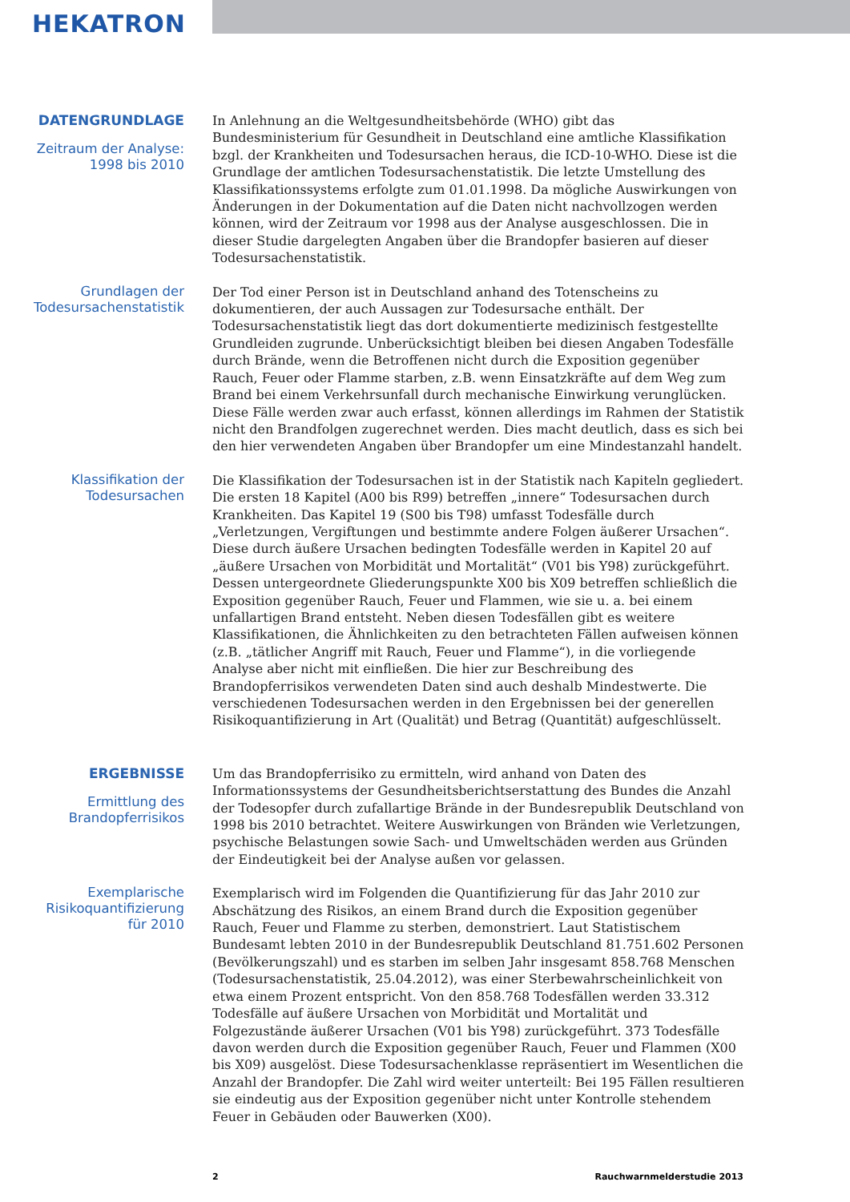HEKATRON
DATENGRUNDLAGE
Zeitraum der Analyse:
1998 bis 2010
In Anlehnung an die Weltgesundheitsbehörde (WHO) gibt das Bundesministerium für Gesundheit in Deutschland eine amtliche Klassifikation bzgl. der Krankheiten und Todesursachen heraus, die ICD-10-WHO. Diese ist die Grundlage der amtlichen Todesursachenstatistik. Die letzte Umstellung des Klassifikationssystems erfolgte zum 01.01.1998. Da mögliche Auswirkungen von Änderungen in der Dokumentation auf die Daten nicht nachvollzogen werden können, wird der Zeitraum vor 1998 aus der Analyse ausgeschlossen. Die in dieser Studie dargelegten Angaben über die Brandopfer basieren auf dieser Todesursachenstatistik.
Grundlagen der
Todesursachenstatistik
Der Tod einer Person ist in Deutschland anhand des Totenscheins zu dokumentieren, der auch Aussagen zur Todesursache enthält. Der Todesursachenstatistik liegt das dort dokumentierte medizinisch festgestellte Grundleiden zugrunde. Unberücksichtigt bleiben bei diesen Angaben Todesfälle durch Brände, wenn die Betroffenen nicht durch die Exposition gegenüber Rauch, Feuer oder Flamme starben, z.B. wenn Einsatzkräfte auf dem Weg zum Brand bei einem Verkehrsunfall durch mechanische Einwirkung verunglücken. Diese Fälle werden zwar auch erfasst, können allerdings im Rahmen der Statistik nicht den Brandfolgen zugerechnet werden. Dies macht deutlich, dass es sich bei den hier verwendeten Angaben über Brandopfer um eine Mindestanzahl handelt.
Klassifikation der
Todesursachen
Die Klassifikation der Todesursachen ist in der Statistik nach Kapiteln gegliedert. Die ersten 18 Kapitel (A00 bis R99) betreffen „innere“ Todesursachen durch Krankheiten. Das Kapitel 19 (S00 bis T98) umfasst Todesfälle durch „Verletzungen, Vergiftungen und bestimmte andere Folgen äußerer Ursachen“. Diese durch äußere Ursachen bedingten Todesfälle werden in Kapitel 20 auf „äußere Ursachen von Morbidität und Mortalität“ (V01 bis Y98) zurückgeführt. Dessen untergeordnete Gliederungspunkte X00 bis X09 betreffen schließlich die Exposition gegenüber Rauch, Feuer und Flammen, wie sie u. a. bei einem unfallartigen Brand entsteht. Neben diesen Todesfällen gibt es weitere Klassifikationen, die Ähnlichkeiten zu den betrachteten Fällen aufweisen können (z.B. „tätlicher Angriff mit Rauch, Feuer und Flamme“), in die vorliegende Analyse aber nicht mit einfließen. Die hier zur Beschreibung des Brandopferrisikos verwendeten Daten sind auch deshalb Mindestwerte. Die verschiedenen Todesursachen werden in den Ergebnissen bei der generellen Risikoquantifizierung in Art (Qualität) und Betrag (Quantität) aufgeschlüsselt.
ERGEBNISSE
Ermittlung des
Brandopferrisikos
Um das Brandopferrisiko zu ermitteln, wird anhand von Daten des Informationssystems der Gesundheitsberichtserstattung des Bundes die Anzahl der Todesopfer durch zufallartige Brände in der Bundesrepublik Deutschland von 1998 bis 2010 betrachtet. Weitere Auswirkungen von Bränden wie Verletzungen, psychische Belastungen sowie Sach- und Umweltschäden werden aus Gründen der Eindeutigkeit bei der Analyse außen vor gelassen.
Exemplarische
Risikoquantifizierung
für 2010
Exemplarisch wird im Folgenden die Quantifizierung für das Jahr 2010 zur Abschätzung des Risikos, an einem Brand durch die Exposition gegenüber Rauch, Feuer und Flamme zu sterben, demonstriert. Laut Statistischem Bundesamt lebten 2010 in der Bundesrepublik Deutschland 81.751.602 Personen (Bevölkerungszahl) und es starben im selben Jahr insgesamt 858.768 Menschen (Todesursachenstatistik, 25.04.2012), was einer Sterbewahrscheinlichkeit von etwa einem Prozent entspricht. Von den 858.768 Todesfällen werden 33.312 Todesfälle auf äußere Ursachen von Morbidität und Mortalität und Folgezustände äußerer Ursachen (V01 bis Y98) zurückgeführt. 373 Todesfälle davon werden durch die Exposition gegenüber Rauch, Feuer und Flammen (X00 bis X09) ausgelöst. Diese Todesursachenklasse repräsentiert im Wesentlichen die Anzahl der Brandopfer. Die Zahl wird weiter unterteilt: Bei 195 Fällen resultieren sie eindeutig aus der Exposition gegenüber nicht unter Kontrolle stehendem Feuer in Gebäuden oder Bauwerken (X00).
2 Rauchwarnmelderstudie 2013